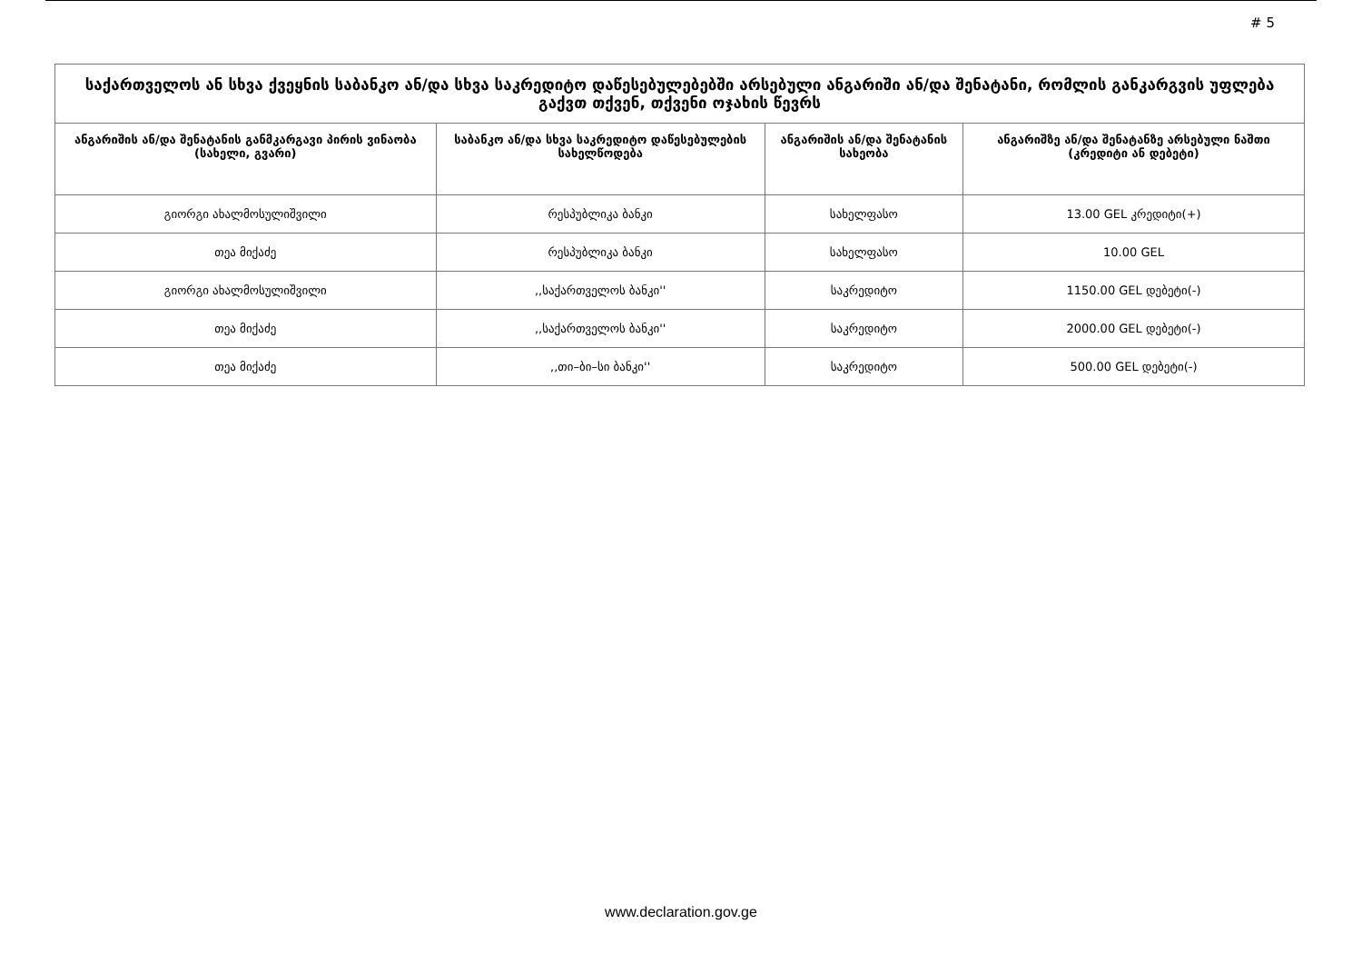# 5
| საქართველოს ან სხვა ქვეყნის საბანკო ან/და სხვა საკრედიტო დაწესებულებებში არსებული ანგარიში ან/და შენატანი, რომლის განკარგვის უფლება გაქვთ თქვენ, თქვენი ოჯახის წევრს | | | |
| --- | --- | --- | --- |
| ანგარიშის ან/და შენატანის განმკარგავი პირის ვინაობა (სახელი, გვარი) | საბანკო ან/და სხვა საკრედიტო დაწესებულების სახელწოდება | ანგარიშის ან/და შენატანის სახეობა | ანგარიშზე ან/და შენატანზე არსებული ნაშთი (კრედიტი ან დებეტი) |
| გიორგი ახალმოსულიშვილი | რესპუბლიკა ბანკი | სახელფასო | 13.00 GEL კრედიტი(+) |
| თეა მიქაძე | რესპუბლიკა ბანკი | სახელფასო | 10.00 GEL |
| გიორგი ახალმოსულიშვილი | ,,საქართველოს ბანკი'' | საკრედიტო | 1150.00 GEL დებეტი(-) |
| თეა მიქაძე | ,,საქართველოს ბანკი'' | საკრედიტო | 2000.00 GEL დებეტი(-) |
| თეა მიქაძე | ,,თი–ბი–სი ბანკი'' | საკრედიტო | 500.00 GEL დებეტი(-) |
www.declaration.gov.ge